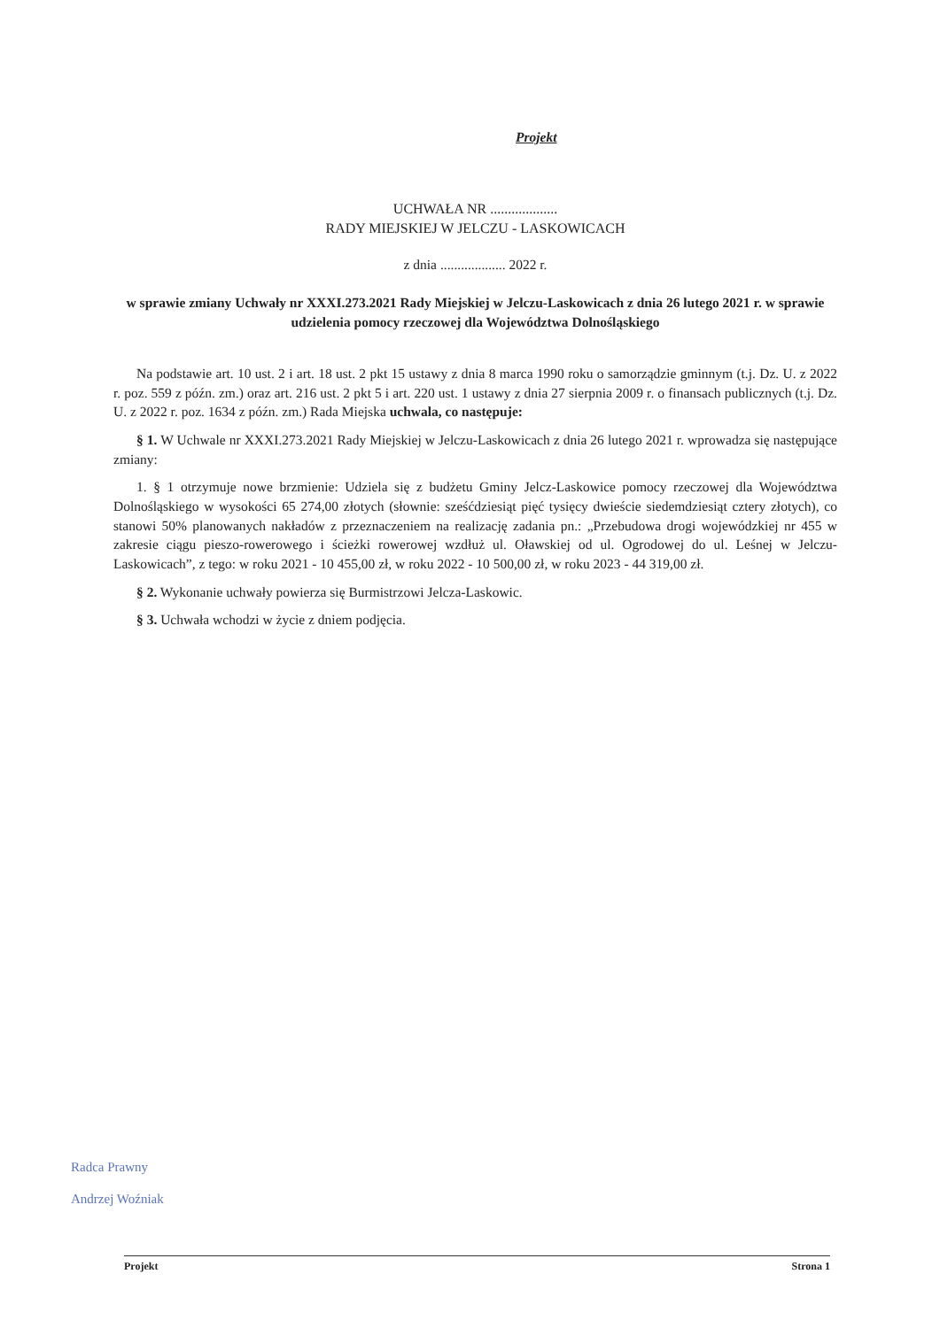Projekt
UCHWAŁA NR ...................
RADY MIEJSKIEJ W JELCZU - LASKOWICACH
z dnia ................... 2022 r.
w sprawie zmiany Uchwały nr XXXI.273.2021 Rady Miejskiej w Jelczu-Laskowicach z dnia 26 lutego 2021 r. w sprawie udzielenia pomocy rzeczowej dla Województwa Dolnośląskiego
Na podstawie art. 10 ust. 2 i art. 18 ust. 2 pkt 15 ustawy z dnia 8 marca 1990 roku o samorządzie gminnym (t.j. Dz. U. z 2022 r. poz. 559 z późn. zm.) oraz art. 216 ust. 2 pkt 5 i art. 220 ust. 1 ustawy z dnia 27 sierpnia 2009 r. o finansach publicznych (t.j. Dz. U. z 2022 r. poz. 1634 z późn. zm.) Rada Miejska uchwala, co następuje:
§ 1. W Uchwale nr XXXI.273.2021 Rady Miejskiej w Jelczu-Laskowicach z dnia 26 lutego 2021 r. wprowadza się następujące zmiany:
1. § 1 otrzymuje nowe brzmienie: Udziela się z budżetu Gminy Jelcz-Laskowice pomocy rzeczowej dla Województwa Dolnośląskiego w wysokości 65 274,00 złotych (słownie: sześćdziesiąt pięć tysięcy dwieście siedemdziesiąt cztery złotych), co stanowi 50% planowanych nakładów z przeznaczeniem na realizację zadania pn.: „Przebudowa drogi wojewódzkiej nr 455 w zakresie ciągu pieszo-rowerowego i ścieżki rowerowej wzdłuż ul. Oławskiej od ul. Ogrodowej do ul. Leśnej w Jelczu-Laskowicach”, z tego: w roku 2021 - 10 455,00 zł, w roku 2022 - 10 500,00 zł, w roku 2023 - 44 319,00 zł.
§ 2. Wykonanie uchwały powierza się Burmistrzowi Jelcza-Laskowic.
§ 3. Uchwała wchodzi w życie z dniem podjęcia.
Radca Prawny
Andrzej Woźniak
Projekt Strona 1